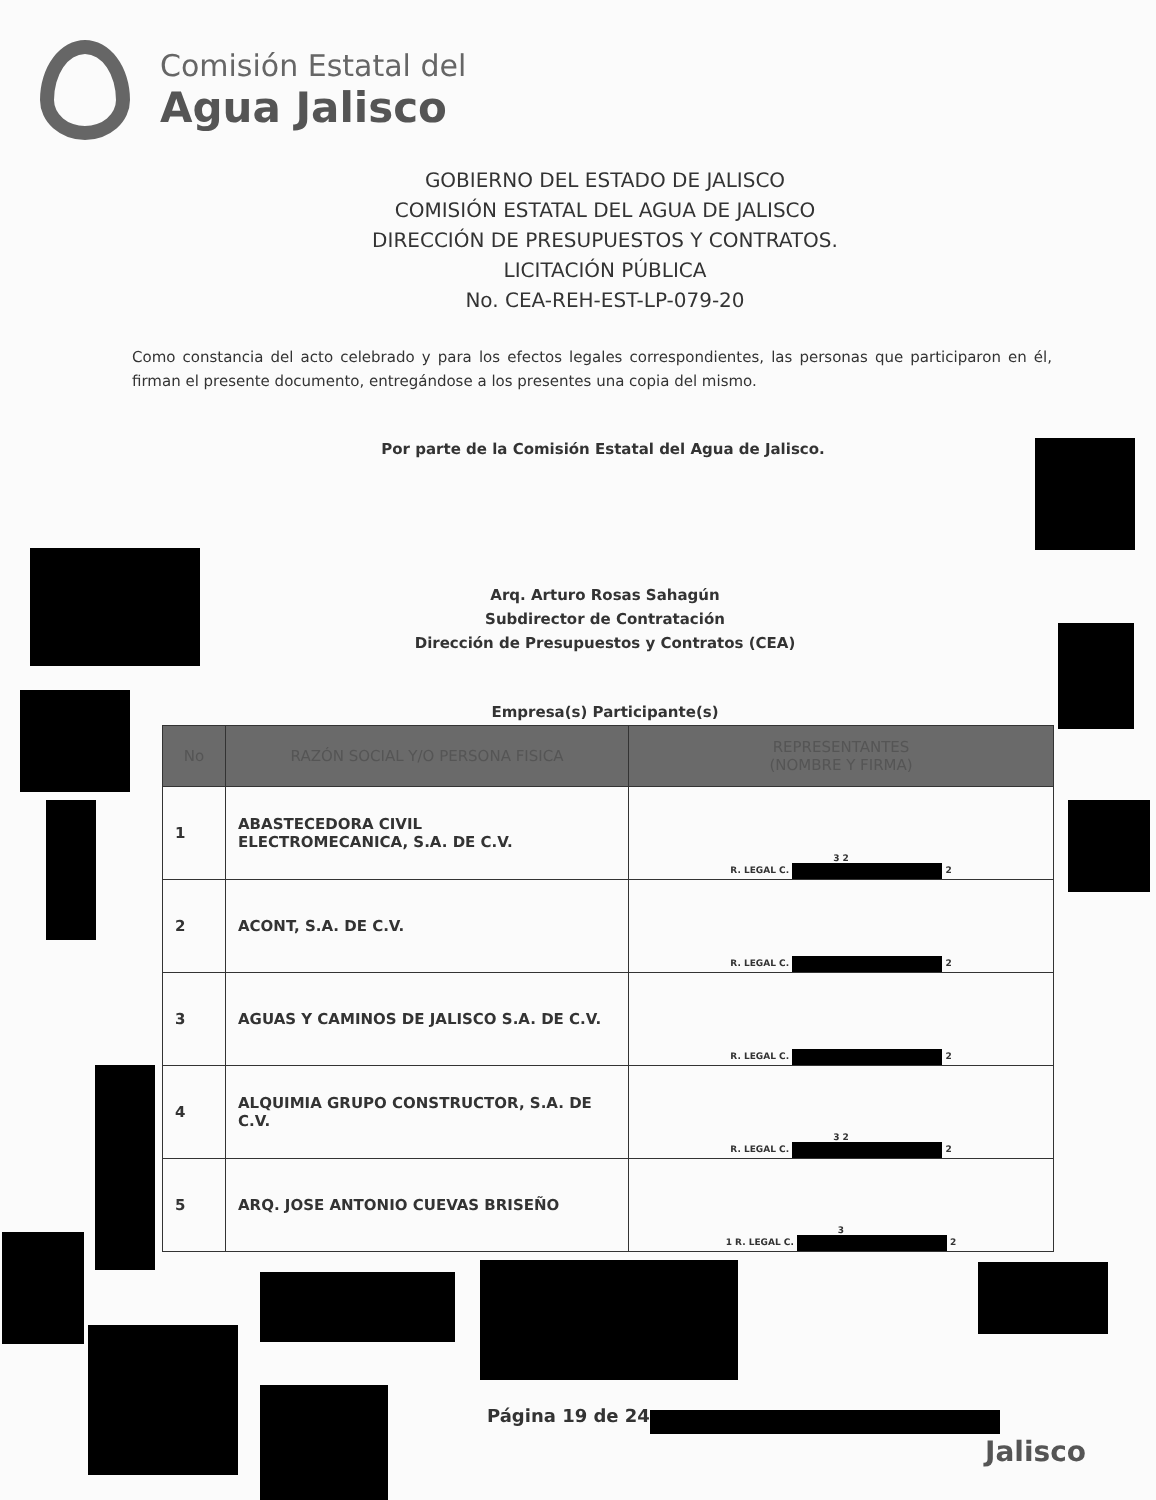Comisión Estatal del
Agua Jalisco
GOBIERNO DEL ESTADO DE JALISCO
COMISIÓN ESTATAL DEL AGUA DE JALISCO
DIRECCIÓN DE PRESUPUESTOS Y CONTRATOS.
LICITACIÓN PÚBLICA
No. CEA-REH-EST-LP-079-20
Como constancia del acto celebrado y para los efectos legales correspondientes, las personas que participaron en él, firman el presente documento, entregándose a los presentes una copia del mismo.
Por parte de la Comisión Estatal del Agua de Jalisco.
Arq. Arturo Rosas Sahagún
Subdirector de Contratación
Dirección de Presupuestos y Contratos (CEA)
Empresa(s) Participante(s)
| No | RAZÓN SOCIAL Y/O PERSONA FISICA | REPRESENTANTES (NOMBRE Y FIRMA) |
| --- | --- | --- |
| 1 | ABASTECEDORA CIVIL ELECTROMECANICA, S.A. DE C.V. | 3 2 R. LEGAL C. 2 |
| 2 | ACONT, S.A. DE C.V. | R. LEGAL C. 2 |
| 3 | AGUAS Y CAMINOS DE JALISCO S.A. DE C.V. | R. LEGAL C. 2 |
| 4 | ALQUIMIA GRUPO CONSTRUCTOR, S.A. DE C.V. | 3 2 R. LEGAL C. 2 |
| 5 | ARQ. JOSE ANTONIO CUEVAS BRISEÑO | 3 1 R. LEGAL C. 2 |
Página 19 de 24
Jalisco